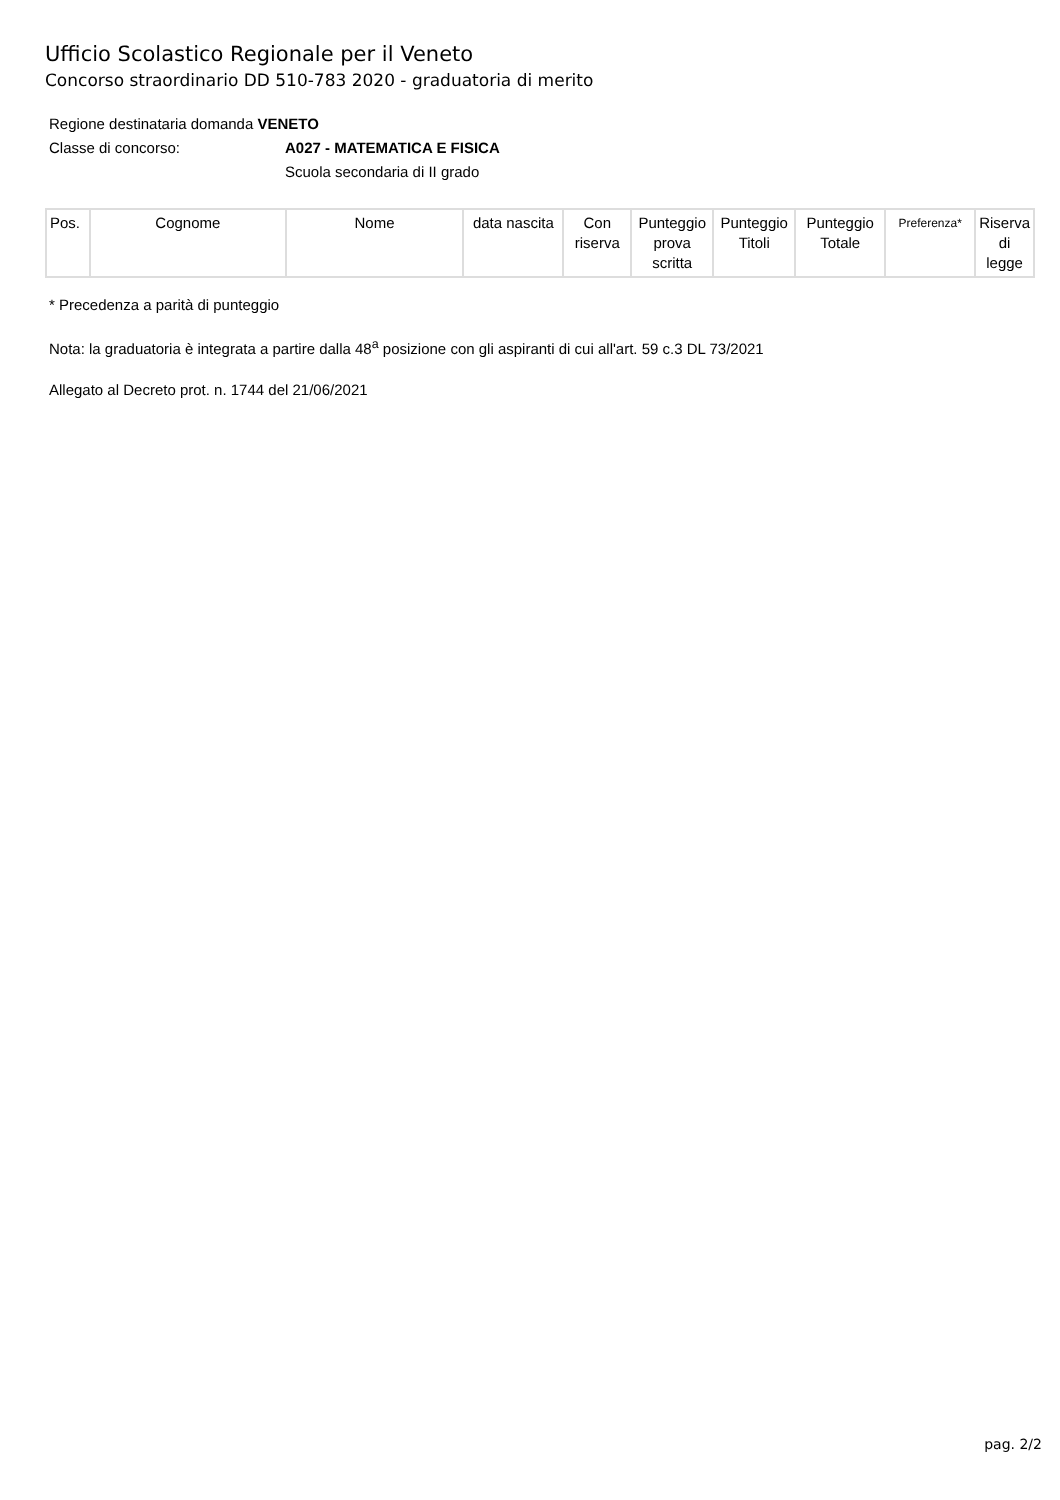Ufficio Scolastico Regionale per il Veneto
Concorso straordinario DD 510-783 2020 - graduatoria di merito
Regione destinataria domanda VENETO
Classe di concorso: A027 - MATEMATICA E FISICA
Scuola secondaria di II grado
| Pos. | Cognome | Nome | data nascita | Con riserva | Punteggio prova scritta | Punteggio Titoli | Punteggio Totale | Preferenza* | Riserva di legge |
| --- | --- | --- | --- | --- | --- | --- | --- | --- | --- |
* Precedenza a parità di punteggio
Nota: la graduatoria è integrata a partire dalla 48<sup>a</sup> posizione con gli aspiranti di cui all'art. 59 c.3 DL 73/2021
Allegato al Decreto prot. n. 1744 del 21/06/2021
pag. 2/2